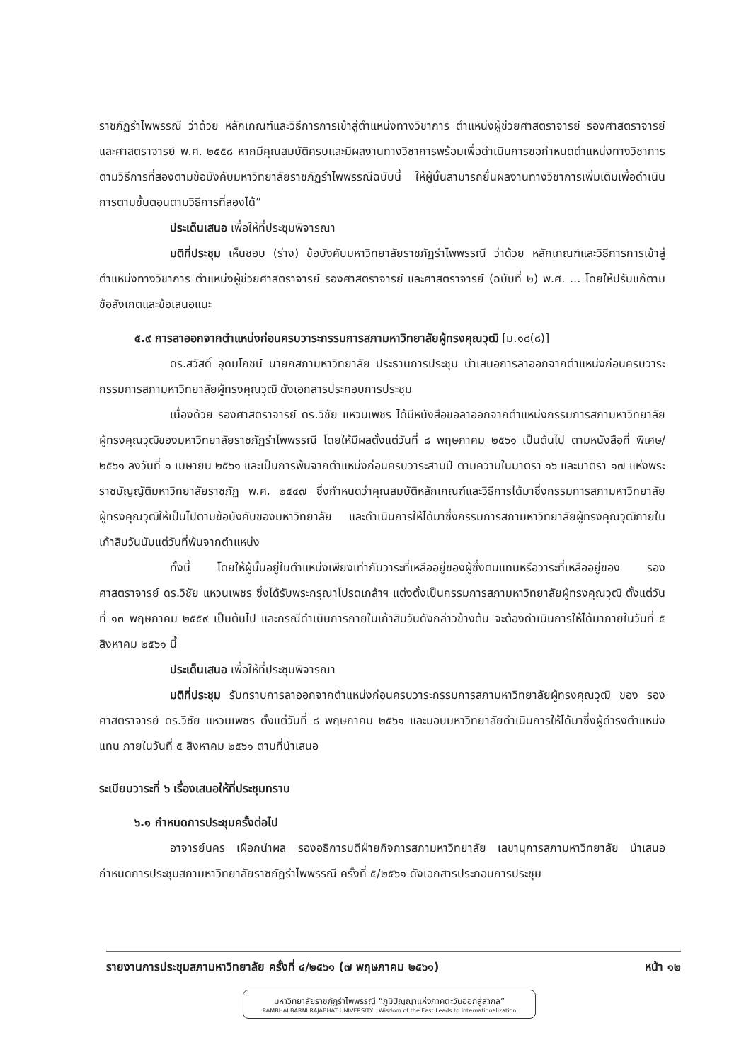ราชภัฏรำไพพรรณี ว่าด้วย หลักเกณฑ์และวิธีการการเข้าสู่ตำแหน่งทางวิชาการ ตำแหน่งผู้ช่วยศาสตราจารย์ รองศาสตราจารย์ และศาสตราจารย์ พ.ศ. ๒๕๕๘ หากมีคุณสมบัติครบและมีผลงานทางวิชาการพร้อมเพื่อดำเนินการขอกำหนดตำแหน่งทางวิชาการตามวิธีการที่สองตามข้อบังคับมหาวิทยาลัยราชภัฏรำไพพรรณีฉบับนี้ ให้ผู้นั้นสามารถยื่นผลงานทางวิชาการเพิ่มเติมเพื่อดำเนินการตามขั้นตอนตามวิธีการที่สองได้”
ประเด็นเสนอ เพื่อให้ที่ประชุมพิจารณา
มติที่ประชุม เห็นชอบ (ร่าง) ข้อบังคับมหาวิทยาลัยราชภัฏรำไพพรรณี ว่าด้วย หลักเกณฑ์และวิธีการการเข้าสู่ตำแหน่งทางวิชาการ ตำแหน่งผู้ช่วยศาสตราจารย์ รองศาสตราจารย์ และศาสตราจารย์ (ฉบับที่ ๒) พ.ศ. ... โดยให้ปรับแก้ตามข้อสังเกตและข้อเสนอแนะ
๕.๙ การลาออกจากตำแหน่งก่อนครบวาระกรรมการสภามหาวิทยาลัยผู้ทรงคุณวุฒิ [ม.๑๘(๘)]
ดร.สวัสดิ์ อุดมโภชน์ นายกสภามหาวิทยาลัย ประธานการประชุม นำเสนอการลาออกจากตำแหน่งก่อนครบวาระกรรมการสภามหาวิทยาลัยผู้ทรงคุณวุฒิ ดังเอกสารประกอบการประชุม
เนื่องด้วย รองศาสตราจารย์ ดร.วิชัย แหวนเพชร ได้มีหนังสือขอลาออกจากตำแหน่งกรรมการสภามหาวิทยาลัยผู้ทรงคุณวุฒิของมหาวิทยาลัยราชภัฏรำไพพรรณี โดยให้มีผลตั้งแต่วันที่ ๘ พฤษภาคม ๒๕๖๑ เป็นต้นไป ตามหนังสือที่ พิเศษ/๒๕๖๑ ลงวันที่ ๑ เมษายน ๒๕๖๑ และเป็นการพ้นจากตำแหน่งก่อนครบวาระสามปี ตามความในมาตรา ๑๖ และมาตรา ๑๗ แห่งพระราชบัญญัติมหาวิทยาลัยราชภัฏ พ.ศ. ๒๕๔๗ ซึ่งกำหนดว่าคุณสมบัติหลักเกณฑ์และวิธีการได้มาซึ่งกรรมการสภามหาวิทยาลัยผู้ทรงคุณวุฒิให้เป็นไปตามข้อบังคับของมหาวิทยาลัย และดำเนินการให้ได้มาซึ่งกรรมการสภามหาวิทยาลัยผู้ทรงคุณวุฒิภายในเก้าสิบวันนับแต่วันที่พ้นจากตำแหน่ง
ทั้งนี้ โดยให้ผู้นั้นอยู่ในตำแหน่งเพียงเท่ากับวาระที่เหลืออยู่ของผู้ซึ่งตนแทนหรือวาระที่เหลืออยู่ของ รองศาสตราจารย์ ดร.วิชัย แหวนเพชร ซึ่งได้รับพระกรุณาโปรดเกล้าฯ แต่งตั้งเป็นกรรมการสภามหาวิทยาลัยผู้ทรงคุณวุฒิ ตั้งแต่วันที่ ๑๓ พฤษภาคม ๒๕๕๙ เป็นต้นไป และกรณีดำเนินการภายในเก้าสิบวันดังกล่าวข้างต้น จะต้องดำเนินการให้ได้มาภายในวันที่ ๕ สิงหาคม ๒๕๖๑ นี้
ประเด็นเสนอ เพื่อให้ที่ประชุมพิจารณา
มติที่ประชุม รับทราบการลาออกจากตำแหน่งก่อนครบวาระกรรมการสภามหาวิทยาลัยผู้ทรงคุณวุฒิ ของ รองศาสตราจารย์ ดร.วิชัย แหวนเพชร ตั้งแต่วันที่ ๘ พฤษภาคม ๒๕๖๑ และมอบมหาวิทยาลัยดำเนินการให้ได้มาซึ่งผู้ดำรงตำแหน่งแทน ภายในวันที่ ๕ สิงหาคม ๒๕๖๑ ตามที่นำเสนอ
ระเบียบวาระที่ ๖ เรื่องเสนอให้ที่ประชุมทราบ
๖.๑ กำหนดการประชุมครั้งต่อไป
อาจารย์นคร เผือกนำผล รองอธิการบดีฝ่ายกิจการสภามหาวิทยาลัย เลขานุการสภามหาวิทยาลัย นำเสนอกำหนดการประชุมสภามหาวิทยาลัยราชภัฏรำไพพรรณี ครั้งที่ ๕/๒๕๖๑ ดังเอกสารประกอบการประชุม
รายงานการประชุมสภามหาวิทยาลัย ครั้งที่ ๔/๒๕๖๑ (๗ พฤษภาคม ๒๕๖๑) หน้า ๑๒
มหาวิทยาลัยราชภัฏรำไพพรรณี “ภูมิปัญญาแห่งภาคตะวันออกสู่สากล”
RAMBHAI BARNI RAJABHAT UNIVERSITY : Wisdom of the East Leads to Internationalization